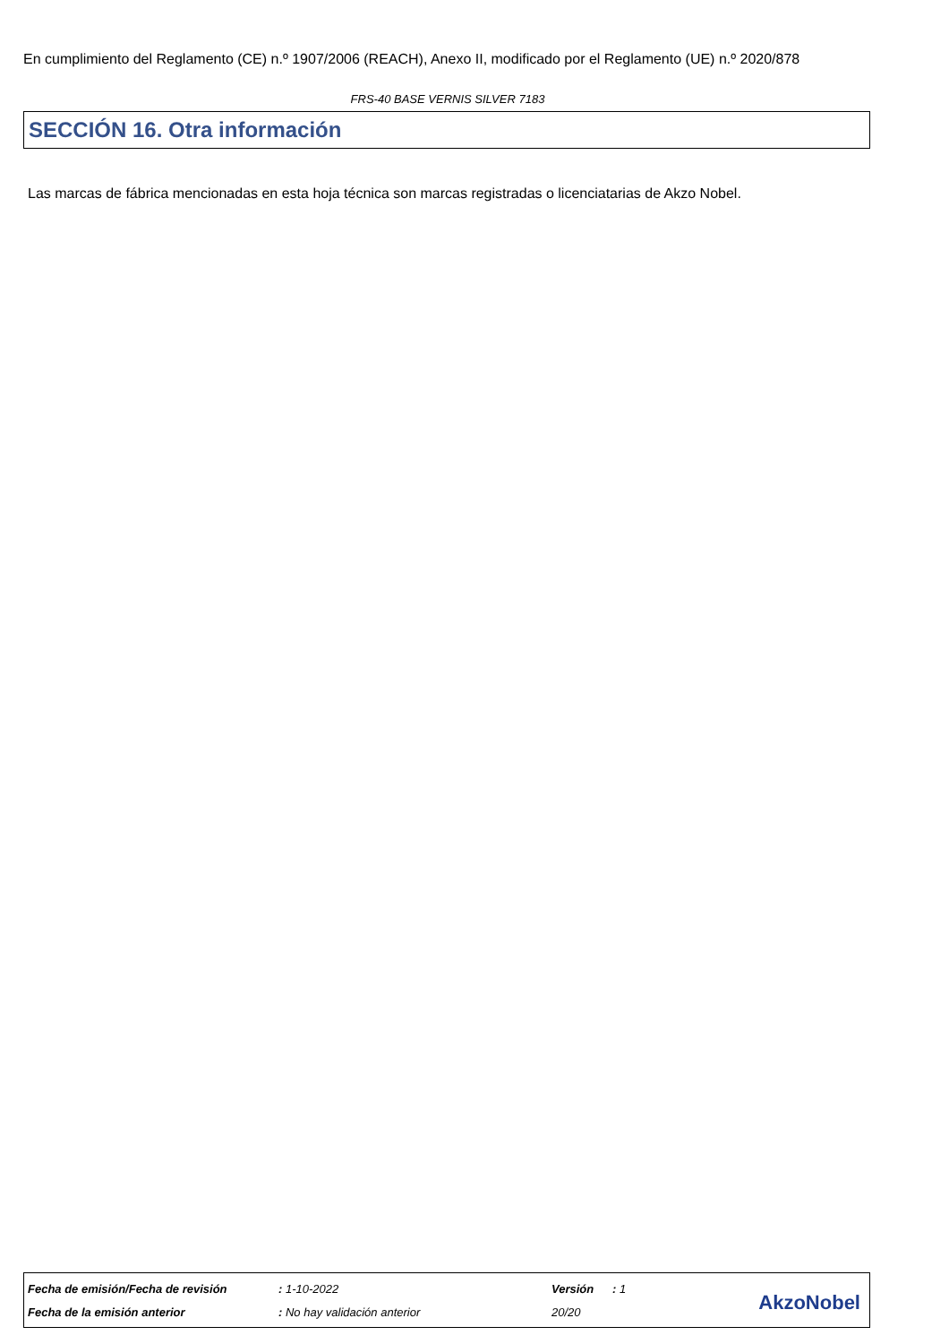En cumplimiento del Reglamento (CE) n.º 1907/2006 (REACH), Anexo II, modificado por el Reglamento (UE) n.º 2020/878
FRS-40 BASE VERNIS SILVER 7183
SECCIÓN 16. Otra información
Las marcas de fábrica mencionadas en esta hoja técnica son marcas registradas o licenciatarias de Akzo Nobel.
| Fecha de emisión/Fecha de revisión | : 1-10-2022 | Versión | : 1 |
| Fecha de la emisión anterior | : No hay validación anterior | 20/20 | |
AkzoNobel